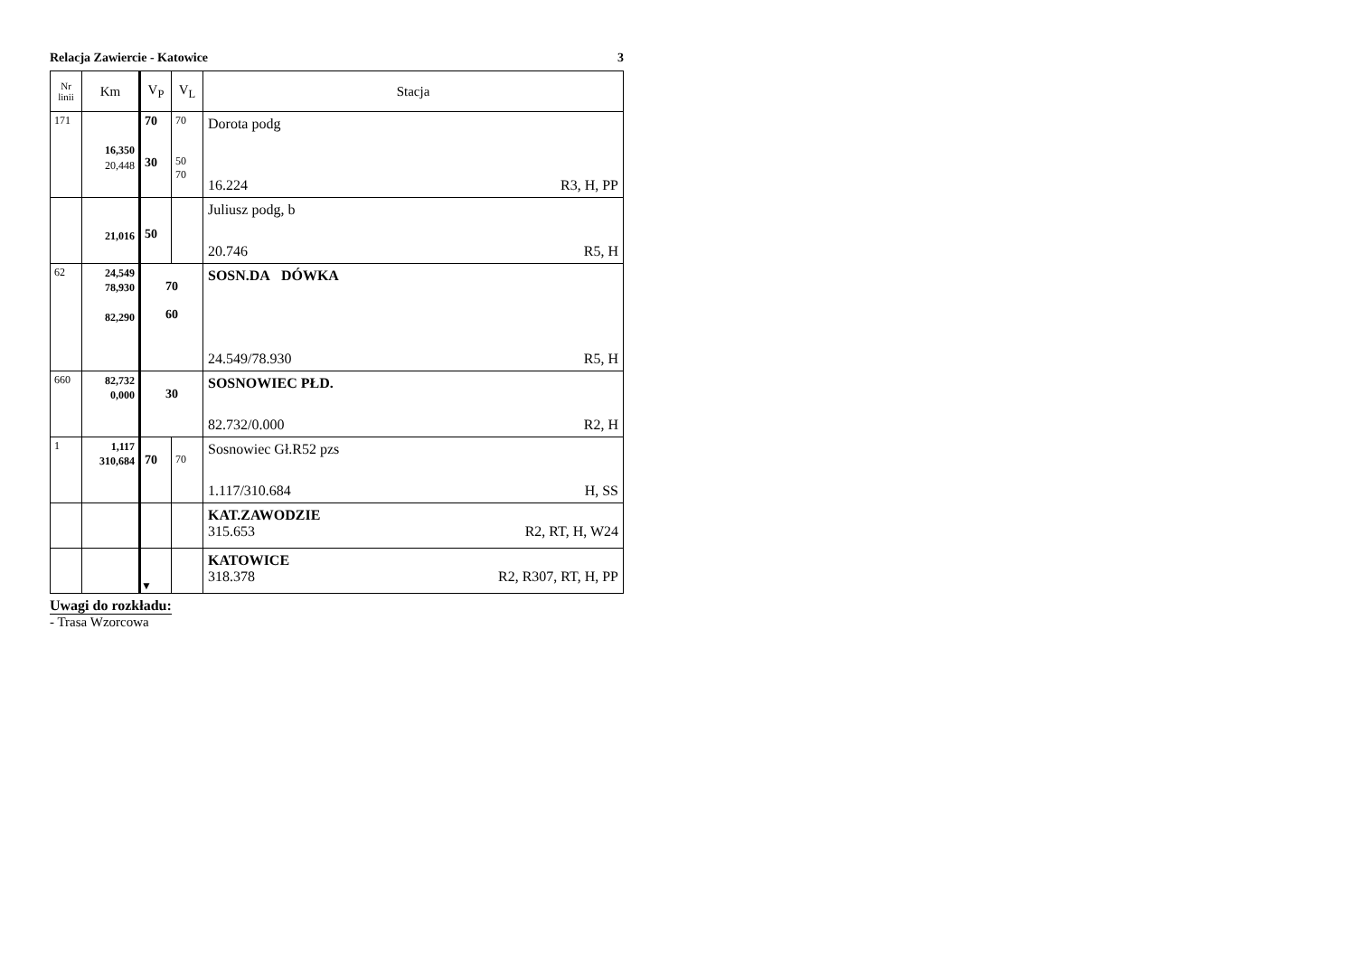Relacja Zawiercie - Katowice 3
| Nr linii | Km | V<sub>P</sub> | V<sub>L</sub> | Stacja |
| --- | --- | --- | --- | --- |
| 171 | 16,350 20,448 | 70 30 | 70 50 70 | Dorota podg 16.224 R3, H, PP |
| | 21,016 | 50 | | Juliusz podg, b 20.746 R5, H |
| 62 | 24,549 78,930 82,290 | 70 60 | | SOSN.DA DÓWKA 24.549/78.930 R5, H |
| 660 | 82,732 0,000 | 30 | | SOSNOWIEC PŁD. 82.732/0.000 R2, H |
| 1 | 1,117 310,684 | 70 | 70 | Sosnowiec Gł.R52 pzs 1.117/310.684 H, SS |
| | | | | KAT.ZAWODZIE 315.653 R2, RT, H, W24 |
| | | ▼ | | KATOWICE 318.378 R2, R307, RT, H, PP |
Uwagi do rozkładu:
- Trasa Wzorcowa